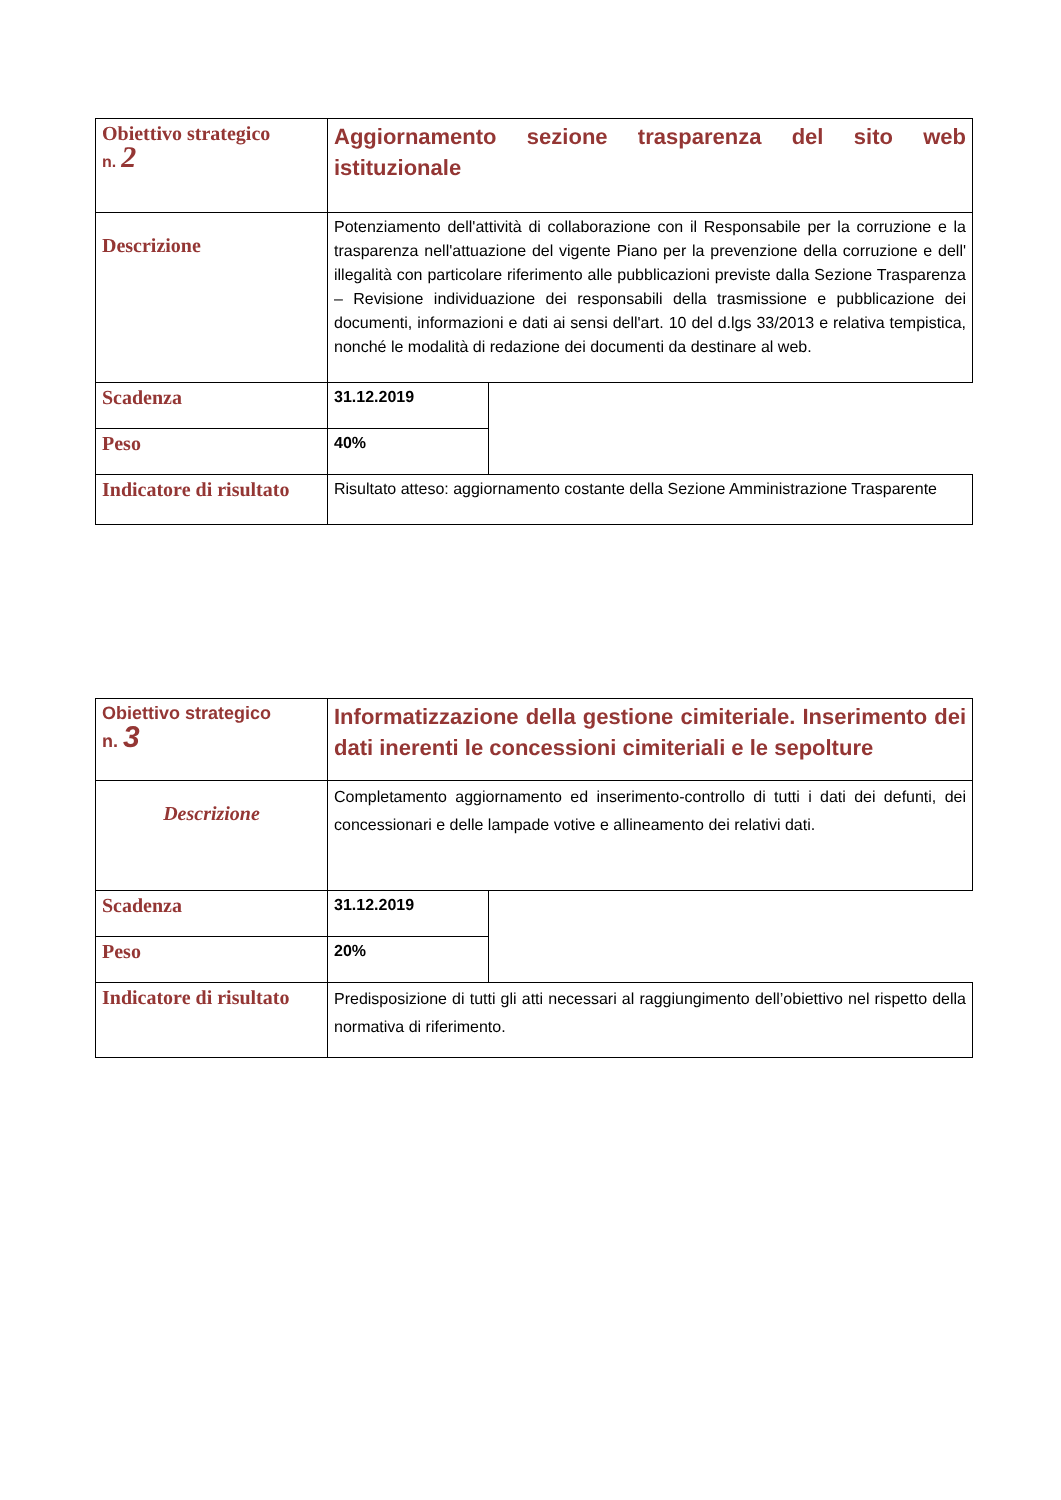| Obiettivo strategico n. 2 | Aggiornamento sezione trasparenza del sito web istituzionale | |
| Descrizione | Potenziamento dell'attività di collaborazione con il Responsabile per la corruzione e la trasparenza nell'attuazione del vigente Piano per la prevenzione della corruzione e dell' illegalità con particolare riferimento alle pubblicazioni previste dalla Sezione Trasparenza – Revisione individuazione dei responsabili della trasmissione e pubblicazione dei documenti, informazioni e dati ai sensi dell'art. 10 del d.lgs 33/2013 e relativa tempistica, nonché le modalità di redazione dei documenti da destinare al web. | |
| Scadenza | 31.12.2019 | |
| Peso | 40% | |
| Indicatore di risultato | Risultato atteso: aggiornamento costante della Sezione Amministrazione Trasparente | |
| Obiettivo strategico n. 3 | Informatizzazione della gestione cimiteriale. Inserimento dei dati inerenti le concessioni cimiteriali e le sepolture | |
| Descrizione | Completamento aggiornamento ed inserimento-controllo di tutti i dati dei defunti, dei concessionari e delle lampade votive e allineamento dei relativi dati. | |
| Scadenza | 31.12.2019 | |
| Peso | 20% | |
| Indicatore di risultato | Predisposizione di tutti gli atti necessari al raggiungimento dell’obiettivo nel rispetto della normativa di riferimento. | |